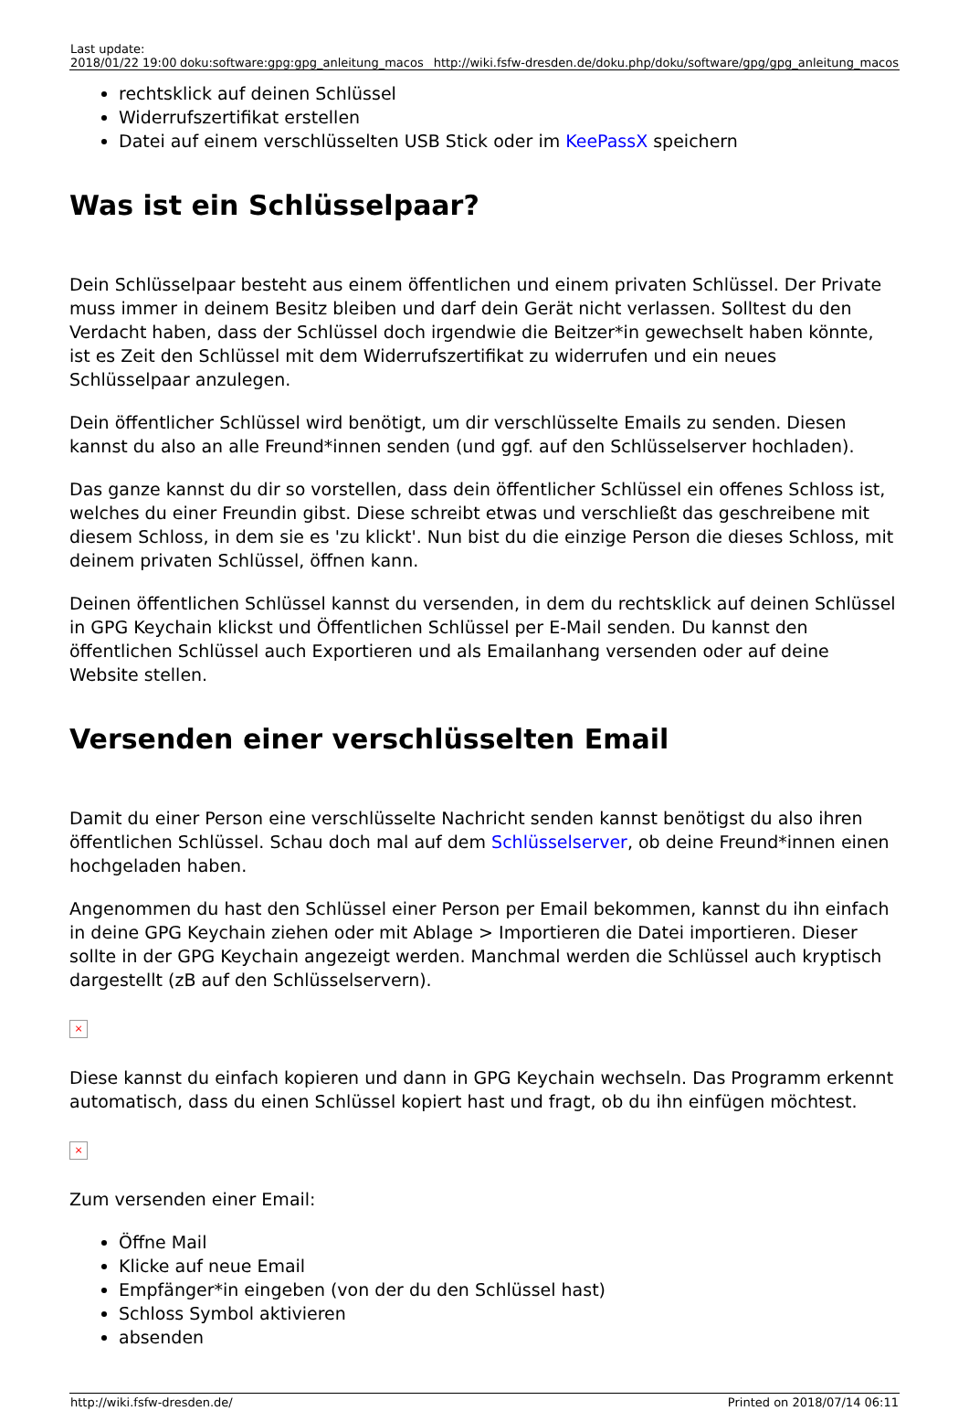| Last update: 2018/01/22 19:00 | doku:software:gpg:gpg_anleitung_macos | http://wiki.fsfw-dresden.de/doku.php/doku/software/gpg/gpg_anleitung_macos |
rechtsklick auf deinen Schlüssel
Widerrufszertifikat erstellen
Datei auf einem verschlüsselten USB Stick oder im KeePassX speichern
Was ist ein Schlüsselpaar?
Dein Schlüsselpaar besteht aus einem öffentlichen und einem privaten Schlüssel. Der Private muss immer in deinem Besitz bleiben und darf dein Gerät nicht verlassen. Solltest du den Verdacht haben, dass der Schlüssel doch irgendwie die Beitzer*in gewechselt haben könnte, ist es Zeit den Schlüssel mit dem Widerrufszertifikat zu widerrufen und ein neues Schlüsselpaar anzulegen.
Dein öffentlicher Schlüssel wird benötigt, um dir verschlüsselte Emails zu senden. Diesen kannst du also an alle Freund*innen senden (und ggf. auf den Schlüsselserver hochladen).
Das ganze kannst du dir so vorstellen, dass dein öffentlicher Schlüssel ein offenes Schloss ist, welches du einer Freundin gibst. Diese schreibt etwas und verschließt das geschreibene mit diesem Schloss, in dem sie es 'zu klickt'. Nun bist du die einzige Person die dieses Schloss, mit deinem privaten Schlüssel, öffnen kann.
Deinen öffentlichen Schlüssel kannst du versenden, in dem du rechtsklick auf deinen Schlüssel in GPG Keychain klickst und Öffentlichen Schlüssel per E-Mail senden. Du kannst den öffentlichen Schlüssel auch Exportieren und als Emailanhang versenden oder auf deine Website stellen.
Versenden einer verschlüsselten Email
Damit du einer Person eine verschlüsselte Nachricht senden kannst benötigst du also ihren öffentlichen Schlüssel. Schau doch mal auf dem Schlüsselserver, ob deine Freund*innen einen hochgeladen haben.
Angenommen du hast den Schlüssel einer Person per Email bekommen, kannst du ihn einfach in deine GPG Keychain ziehen oder mit Ablage > Importieren die Datei importieren. Dieser sollte in der GPG Keychain angezeigt werden. Manchmal werden die Schlüssel auch kryptisch dargestellt (zB auf den Schlüsselservern).
×
Diese kannst du einfach kopieren und dann in GPG Keychain wechseln. Das Programm erkennt automatisch, dass du einen Schlüssel kopiert hast und fragt, ob du ihn einfügen möchtest.
×
Zum versenden einer Email:
Öffne Mail
Klicke auf neue Email
Empfänger*in eingeben (von der du den Schlüssel hast)
Schloss Symbol aktivieren
absenden
http://wiki.fsfw-dresden.de/ Printed on 2018/07/14 06:11